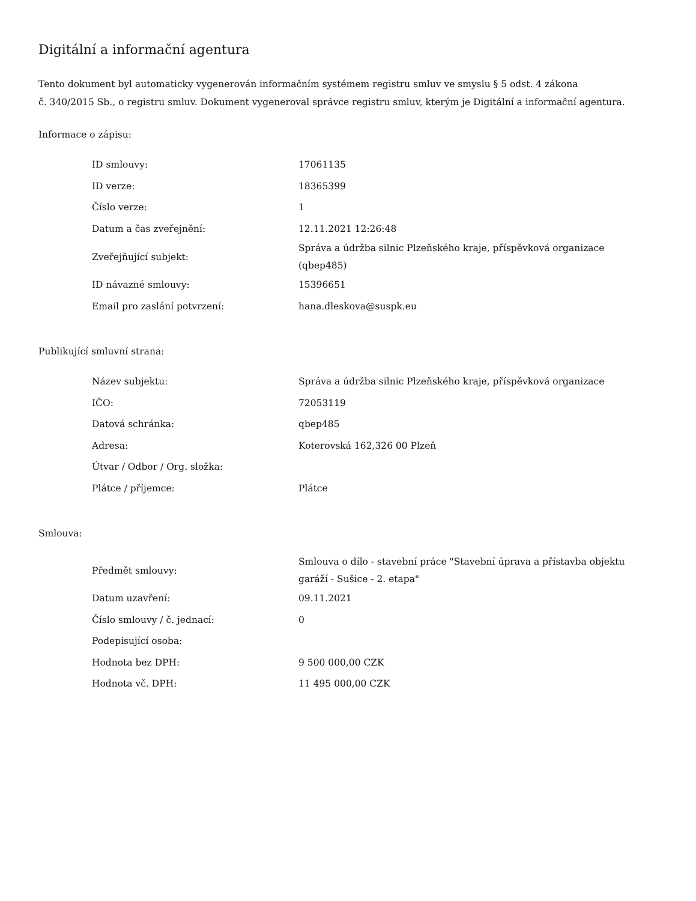Digitální a informační agentura
Tento dokument byl automaticky vygenerován informačním systémem registru smluv ve smyslu § 5 odst. 4 zákona
č. 340/2015 Sb., o registru smluv. Dokument vygeneroval správce registru smluv, kterým je Digitální a informační agentura.
Informace o zápisu:
| ID smlouvy: | 17061135 |
| ID verze: | 18365399 |
| Číslo verze: | 1 |
| Datum a čas zveřejnění: | 12.11.2021 12:26:48 |
| Zveřejňující subjekt: | Správa a údržba silnic Plzeňského kraje, příspěvková organizace (qbep485) |
| ID návazné smlouvy: | 15396651 |
| Email pro zaslání potvrzení: | hana.dleskova@suspk.eu |
Publikující smluvní strana:
| Název subjektu: | Správa a údržba silnic Plzeňského kraje, příspěvková organizace |
| IČO: | 72053119 |
| Datová schránka: | qbep485 |
| Adresa: | Koterovská 162,326 00 Plzeň |
| Útvar / Odbor / Org. složka: | |
| Plátce / příjemce: | Plátce |
Smlouva:
| Předmět smlouvy: | Smlouva o dílo - stavební práce "Stavební úprava a přístavba objektu garáží - Sušice - 2. etapa" |
| Datum uzavření: | 09.11.2021 |
| Číslo smlouvy / č. jednací: | 0 |
| Podepisující osoba: | |
| Hodnota bez DPH: | 9 500 000,00 CZK |
| Hodnota vč. DPH: | 11 495 000,00 CZK |